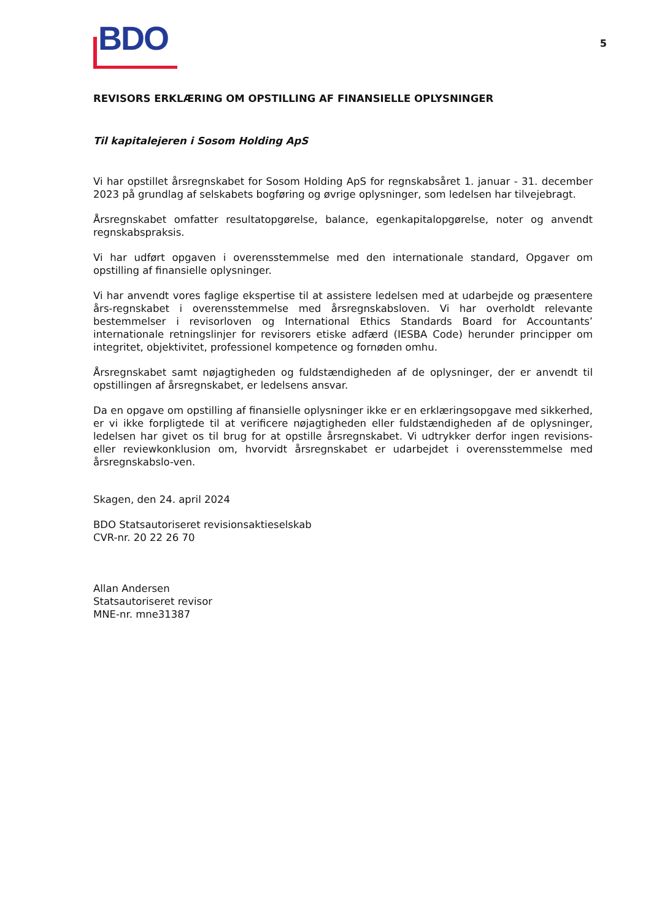BDO
5
REVISORS ERKLÆRING OM OPSTILLING AF FINANSIELLE OPLYSNINGER
Til kapitalejeren i Sosom Holding ApS
Vi har opstillet årsregnskabet for Sosom Holding ApS for regnskabsåret 1. januar - 31. december 2023 på grundlag af selskabets bogføring og øvrige oplysninger, som ledelsen har tilvejebragt.
Årsregnskabet omfatter resultatopgørelse, balance, egenkapitalopgørelse, noter og anvendt regnskabspraksis.
Vi har udført opgaven i overensstemmelse med den internationale standard, Opgaver om opstilling af finansielle oplysninger.
Vi har anvendt vores faglige ekspertise til at assistere ledelsen med at udarbejde og præsentere års-regnskabet i overensstemmelse med årsregnskabsloven. Vi har overholdt relevante bestemmelser i revisorloven og International Ethics Standards Board for Accountants’ internationale retningslinjer for revisorers etiske adfærd (IESBA Code) herunder principper om integritet, objektivitet, professionel kompetence og fornøden omhu.
Årsregnskabet samt nøjagtigheden og fuldstændigheden af de oplysninger, der er anvendt til opstillingen af årsregnskabet, er ledelsens ansvar.
Da en opgave om opstilling af finansielle oplysninger ikke er en erklæringsopgave med sikkerhed, er vi ikke forpligtede til at verificere nøjagtigheden eller fuldstændigheden af de oplysninger, ledelsen har givet os til brug for at opstille årsregnskabet. Vi udtrykker derfor ingen revisions- eller reviewkonklusion om, hvorvidt årsregnskabet er udarbejdet i overensstemmelse med årsregnskabslo-ven.
Skagen, den 24. april 2024
BDO Statsautoriseret revisionsaktieselskab
CVR-nr. 20 22 26 70
Allan Andersen
Statsautoriseret revisor
MNE-nr. mne31387